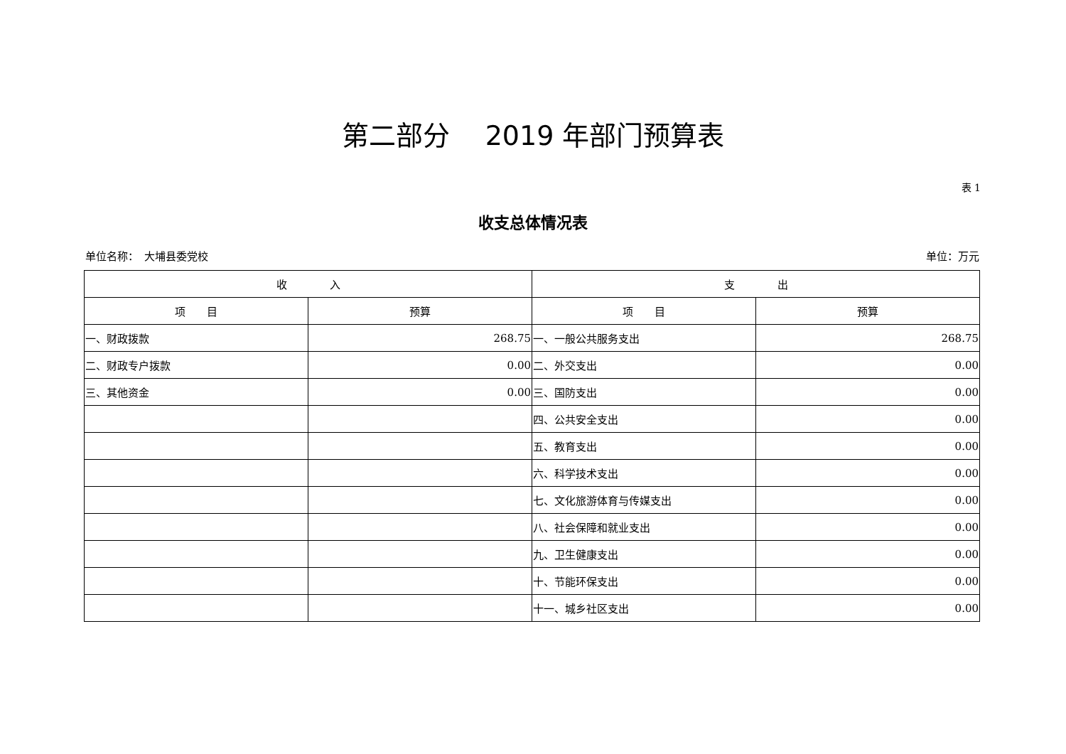第二部分　 2019 年部门预算表
表 1
收支总体情况表
单位名称：　大埔县委党校 单位：万元
| 收 入 | | 支 出 | |
| --- | --- | --- | --- |
| 项 目 | 预算 | 项 目 | 预算 |
| 一、财政拨款 | 268.75 | 一、一般公共服务支出 | 268.75 |
| 二、财政专户拨款 | 0.00 | 二、外交支出 | 0.00 |
| 三、其他资金 | 0.00 | 三、国防支出 | 0.00 |
| | | 四、公共安全支出 | 0.00 |
| | | 五、教育支出 | 0.00 |
| | | 六、科学技术支出 | 0.00 |
| | | 七、文化旅游体育与传媒支出 | 0.00 |
| | | 八、社会保障和就业支出 | 0.00 |
| | | 九、卫生健康支出 | 0.00 |
| | | 十、节能环保支出 | 0.00 |
| | | 十一、城乡社区支出 | 0.00 |